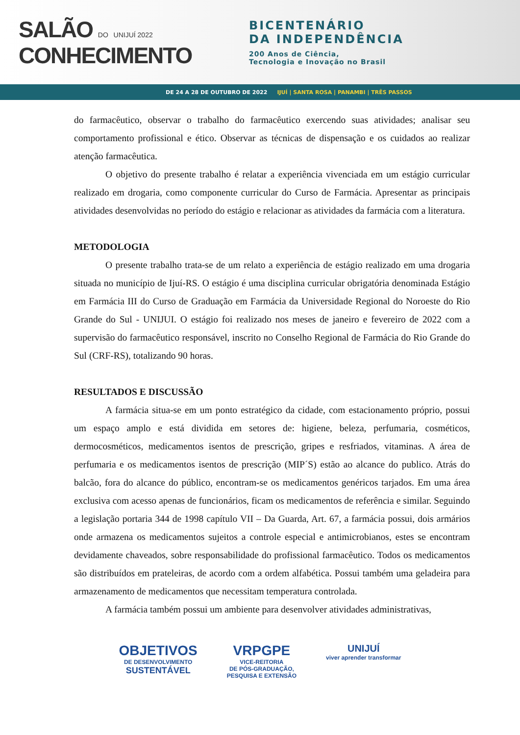SALÃO DO UNIJUÍ 2022
CONHECIMENTO
BICENTENÁRIO
DA INDEPENDÊNCIA
200 Anos de Ciência,
Tecnologia e Inovação no Brasil
DE 24 A 28 DE OUTUBRO DE 2022 IJUÍ | SANTA ROSA | PANAMBI | TRÊS PASSOS
do farmacêutico, observar o trabalho do farmacêutico exercendo suas atividades; analisar seu comportamento profissional e ético. Observar as técnicas de dispensação e os cuidados ao realizar atenção farmacêutica.
O objetivo do presente trabalho é relatar a experiência vivenciada em um estágio curricular realizado em drogaria, como componente curricular do Curso de Farmácia. Apresentar as principais atividades desenvolvidas no período do estágio e relacionar as atividades da farmácia com a literatura.
METODOLOGIA
O presente trabalho trata-se de um relato a experiência de estágio realizado em uma drogaria situada no município de Ijuí-RS. O estágio é uma disciplina curricular obrigatória denominada Estágio em Farmácia III do Curso de Graduação em Farmácia da Universidade Regional do Noroeste do Rio Grande do Sul - UNIJUI. O estágio foi realizado nos meses de janeiro e fevereiro de 2022 com a supervisão do farmacêutico responsável, inscrito no Conselho Regional de Farmácia do Rio Grande do Sul (CRF-RS), totalizando 90 horas.
RESULTADOS E DISCUSSÃO
A farmácia situa-se em um ponto estratégico da cidade, com estacionamento próprio, possui um espaço amplo e está dividida em setores de: higiene, beleza, perfumaria, cosméticos, dermocosméticos, medicamentos isentos de prescrição, gripes e resfriados, vitaminas. A área de perfumaria e os medicamentos isentos de prescrição (MIP´S) estão ao alcance do publico. Atrás do balcão, fora do alcance do público, encontram-se os medicamentos genéricos tarjados. Em uma área exclusiva com acesso apenas de funcionários, ficam os medicamentos de referência e similar. Seguindo a legislação portaria 344 de 1998 capítulo VII – Da Guarda, Art. 67, a farmácia possui, dois armários onde armazena os medicamentos sujeitos a controle especial e antimicrobianos, estes se encontram devidamente chaveados, sobre responsabilidade do profissional farmacêutico. Todos os medicamentos são distribuídos em prateleiras, de acordo com a ordem alfabética. Possui também uma geladeira para armazenamento de medicamentos que necessitam temperatura controlada.
A farmácia também possui um ambiente para desenvolver atividades administrativas,
OBJETIVOS
DE DESENVOLVIMENTO
SUSTENTÁVEL
VRPGPE
VICE-REITORIA
DE PÓS-GRADUAÇÃO,
PESQUISA E EXTENSÃO
UNIJUÍ
viver aprender transformar